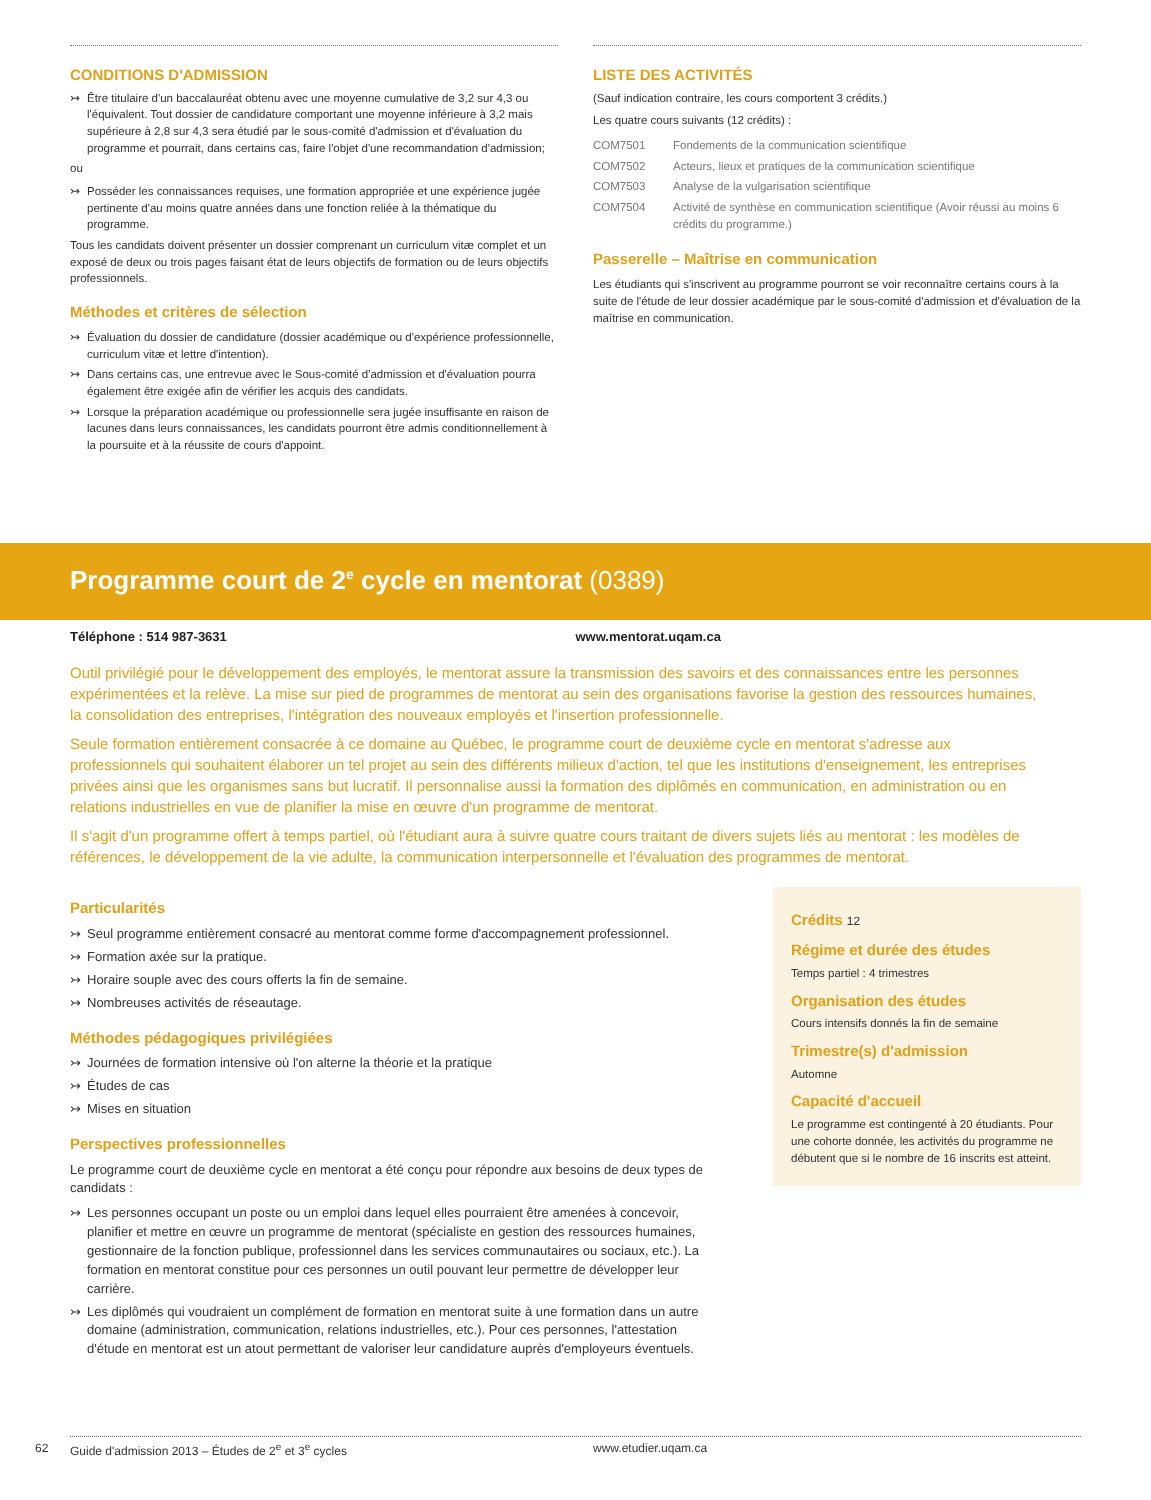CONDITIONS D'ADMISSION
↣ Être titulaire d'un baccalauréat obtenu avec une moyenne cumulative de 3,2 sur 4,3 ou l'équivalent. Tout dossier de candidature comportant une moyenne inférieure à 3,2 mais supérieure à 2,8 sur 4,3 sera étudié par le sous-comité d'admission et d'évaluation du programme et pourrait, dans certains cas, faire l'objet d'une recommandation d'admission;
ou
↣ Posséder les connaissances requises, une formation appropriée et une expérience jugée pertinente d'au moins quatre années dans une fonction reliée à la thématique du programme.
Tous les candidats doivent présenter un dossier comprenant un curriculum vitæ complet et un exposé de deux ou trois pages faisant état de leurs objectifs de formation ou de leurs objectifs professionnels.
Méthodes et critères de sélection
↣ Évaluation du dossier de candidature (dossier académique ou d'expérience professionnelle, curriculum vitæ et lettre d'intention).
↣ Dans certains cas, une entrevue avec le Sous-comité d'admission et d'évaluation pourra également être exigée afin de vérifier les acquis des candidats.
↣ Lorsque la préparation académique ou professionnelle sera jugée insuffisante en raison de lacunes dans leurs connaissances, les candidats pourront être admis conditionnellement à la poursuite et à la réussite de cours d'appoint.
LISTE DES ACTIVITÉS
(Sauf indication contraire, les cours comportent 3 crédits.)
Les quatre cours suivants (12 crédits) :
| COM7501 | Fondements de la communication scientifique |
| COM7502 | Acteurs, lieux et pratiques de la communication scientifique |
| COM7503 | Analyse de la vulgarisation scientifique |
| COM7504 | Activité de synthèse en communication scientifique (Avoir réussi au moins 6 crédits du programme.) |
Passerelle – Maîtrise en communication
Les étudiants qui s'inscrivent au programme pourront se voir reconnaître certains cours à la suite de l'étude de leur dossier académique par le sous-comité d'admission et d'évaluation de la maîtrise en communication.
Programme court de 2<sup>e</sup> cycle en mentorat (0389)
Téléphone : 514 987-3631 www.mentorat.uqam.ca
Outil privilégié pour le développement des employés, le mentorat assure la transmission des savoirs et des connaissances entre les personnes expérimentées et la relève. La mise sur pied de programmes de mentorat au sein des organisations favorise la gestion des ressources humaines, la consolidation des entreprises, l'intégration des nouveaux employés et l'insertion professionnelle.
Seule formation entièrement consacrée à ce domaine au Québec, le programme court de deuxième cycle en mentorat s'adresse aux professionnels qui souhaitent élaborer un tel projet au sein des différents milieux d'action, tel que les institutions d'enseignement, les entreprises privées ainsi que les organismes sans but lucratif. Il personnalise aussi la formation des diplômés en communication, en administration ou en relations industrielles en vue de planifier la mise en œuvre d'un programme de mentorat.
Il s'agit d'un programme offert à temps partiel, où l'étudiant aura à suivre quatre cours traitant de divers sujets liés au mentorat : les modèles de références, le développement de la vie adulte, la communication interpersonnelle et l'évaluation des programmes de mentorat.
Particularités
↣ Seul programme entièrement consacré au mentorat comme forme d'accompagnement professionnel.
↣ Formation axée sur la pratique.
↣ Horaire souple avec des cours offerts la fin de semaine.
↣ Nombreuses activités de réseautage.
Méthodes pédagogiques privilégiées
↣ Journées de formation intensive où l'on alterne la théorie et la pratique
↣ Études de cas
↣ Mises en situation
Perspectives professionnelles
Le programme court de deuxième cycle en mentorat a été conçu pour répondre aux besoins de deux types de candidats :
↣ Les personnes occupant un poste ou un emploi dans lequel elles pourraient être amenées à concevoir, planifier et mettre en œuvre un programme de mentorat (spécialiste en gestion des ressources humaines, gestionnaire de la fonction publique, professionnel dans les services communautaires ou sociaux, etc.). La formation en mentorat constitue pour ces personnes un outil pouvant leur permettre de développer leur carrière.
↣ Les diplômés qui voudraient un complément de formation en mentorat suite à une formation dans un autre domaine (administration, communication, relations industrielles, etc.). Pour ces personnes, l'attestation d'étude en mentorat est un atout permettant de valoriser leur candidature auprès d'employeurs éventuels.
Crédits 12
Régime et durée des études
Temps partiel : 4 trimestres
Organisation des études
Cours intensifs donnés la fin de semaine
Trimestre(s) d'admission
Automne
Capacité d'accueil
Le programme est contingenté à 20 étudiants. Pour une cohorte donnée, les activités du programme ne débutent que si le nombre de 16 inscrits est atteint.
62 Guide d'admission 2013 – Études de 2<sup>e</sup> et 3<sup>e</sup> cycles www.etudier.uqam.ca